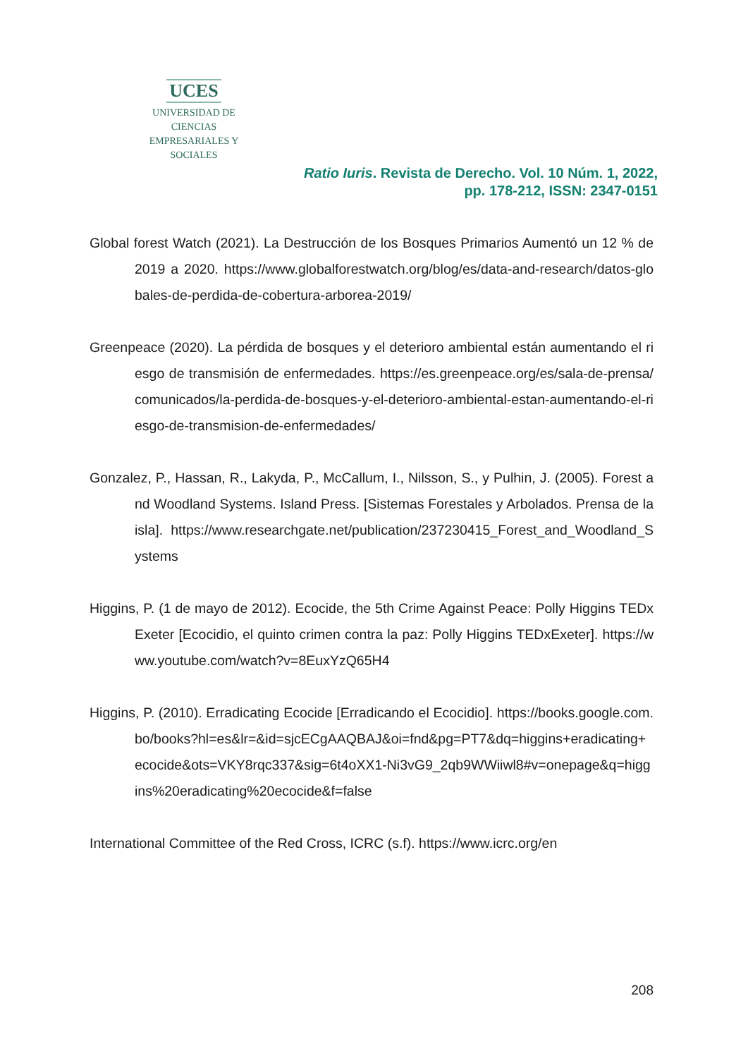UCES
UNIVERSIDAD DE CIENCIAS
EMPRESARIALES Y SOCIALES
Ratio Iuris. Revista de Derecho. Vol. 10 Núm. 1, 2022,
pp. 178-212, ISSN: 2347-0151
Global forest Watch (2021). La Destrucción de los Bosques Primarios Aumentó un 12 % de 2019 a 2020. https://www.globalforestwatch.org/blog/es/data-and-research/datos-globales-de-perdida-de-cobertura-arborea-2019/
Greenpeace (2020). La pérdida de bosques y el deterioro ambiental están aumentando el riesgo de transmisión de enfermedades. https://es.greenpeace.org/es/sala-de-prensa/comunicados/la-perdida-de-bosques-y-el-deterioro-ambiental-estan-aumentando-el-riesgo-de-transmision-de-enfermedades/
Gonzalez, P., Hassan, R., Lakyda, P., McCallum, I., Nilsson, S., y Pulhin, J. (2005). Forest and Woodland Systems. Island Press. [Sistemas Forestales y Arbolados. Prensa de la isla]. https://www.researchgate.net/publication/237230415_Forest_and_Woodland_Systems
Higgins, P. (1 de mayo de 2012). Ecocide, the 5th Crime Against Peace: Polly Higgins TEDxExeter [Ecocidio, el quinto crimen contra la paz: Polly Higgins TEDxExeter]. https://www.youtube.com/watch?v=8EuxYzQ65H4
Higgins, P. (2010). Erradicating Ecocide [Erradicando el Ecocidio]. https://books.google.com.bo/books?hl=es&lr=&id=sjcECgAAQBAJ&oi=fnd&pg=PT7&dq=higgins+eradicating+ecocide&ots=VKY8rqc337&sig=6t4oXX1-Ni3vG9_2qb9WWiiwl8#v=onepage&q=higgins%20eradicating%20ecocide&f=false
International Committee of the Red Cross, ICRC (s.f). https://www.icrc.org/en
208